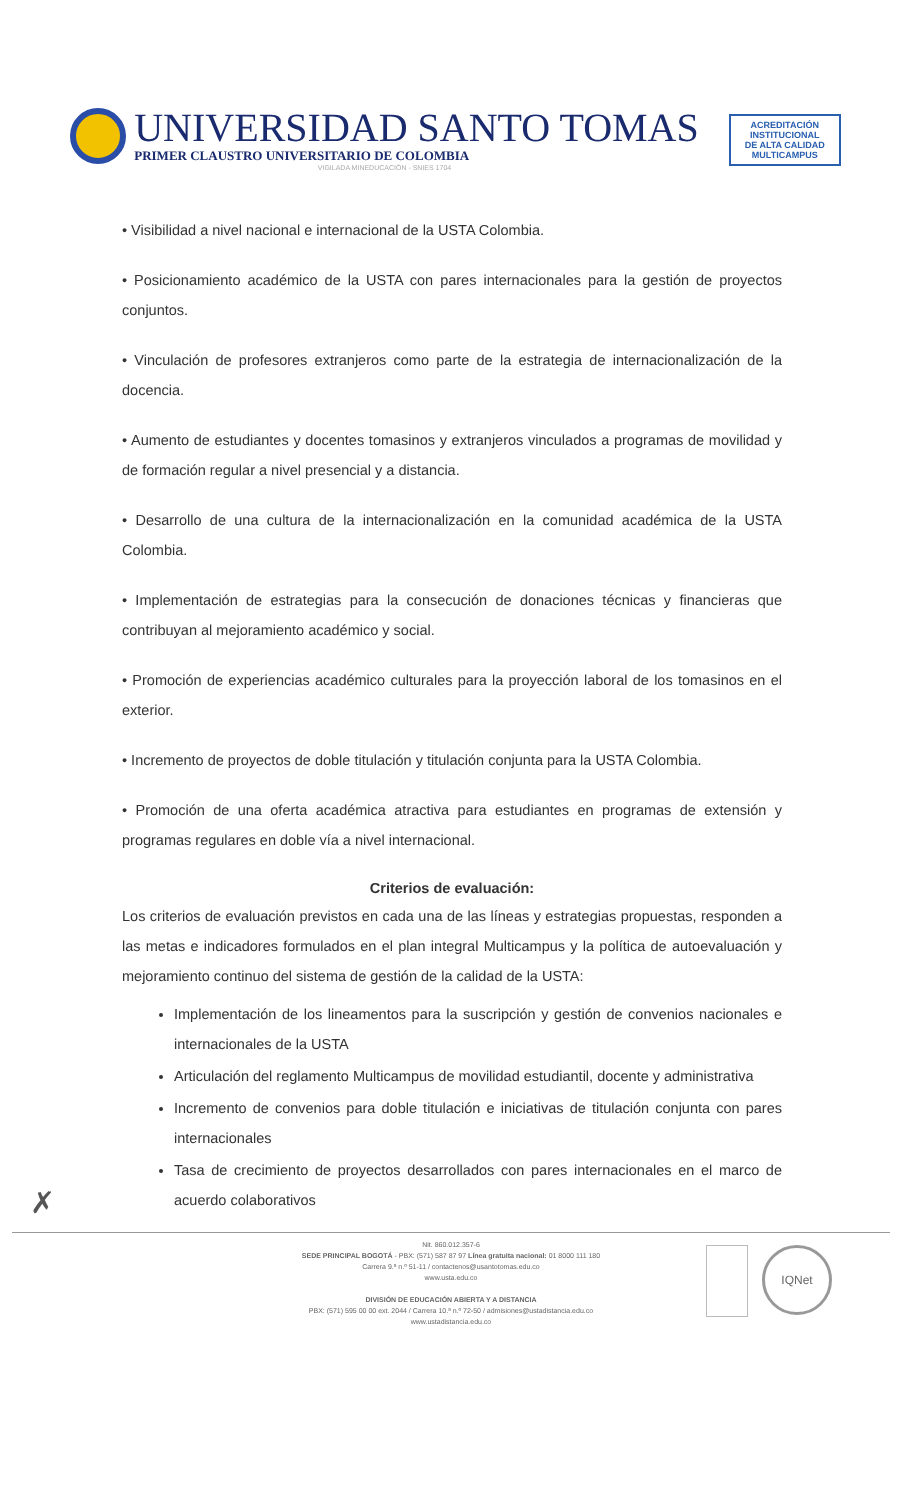UNIVERSIDAD SANTO TOMAS
PRIMER CLAUSTRO UNIVERSITARIO DE COLOMBIA
VIGILADA MINEDUCACIÓN - SNIES 1704
ACREDITACIÓN
INSTITUCIONAL
DE ALTA CALIDAD
MULTICAMPUS
• Visibilidad a nivel nacional e internacional de la USTA Colombia.
• Posicionamiento académico de la USTA con pares internacionales para la gestión de proyectos conjuntos.
• Vinculación de profesores extranjeros como parte de la estrategia de internacionalización de la docencia.
• Aumento de estudiantes y docentes tomasinos y extranjeros vinculados a programas de movilidad y de formación regular a nivel presencial y a distancia.
• Desarrollo de una cultura de la internacionalización en la comunidad académica de la USTA Colombia.
• Implementación de estrategias para la consecución de donaciones técnicas y financieras que contribuyan al mejoramiento académico y social.
• Promoción de experiencias académico culturales para la proyección laboral de los tomasinos en el exterior.
• Incremento de proyectos de doble titulación y titulación conjunta para la USTA Colombia.
• Promoción de una oferta académica atractiva para estudiantes en programas de extensión y programas regulares en doble vía a nivel internacional.
Criterios de evaluación:
Los criterios de evaluación previstos en cada una de las líneas y estrategias propuestas, responden a las metas e indicadores formulados en el plan integral Multicampus y la política de autoevaluación y mejoramiento continuo del sistema de gestión de la calidad de la USTA:
Implementación de los lineamentos para la suscripción y gestión de convenios nacionales e internacionales de la USTA
Articulación del reglamento Multicampus de movilidad estudiantil, docente y administrativa
Incremento de convenios para doble titulación e iniciativas de titulación conjunta con pares internacionales
Tasa de crecimiento de proyectos desarrollados con pares internacionales en el marco de acuerdo colaborativos
✗
Nit. 860.012.357-6
SEDE PRINCIPAL BOGOTÁ - PBX: (571) 587 87 97 Línea gratuita nacional: 01 8000 111 180
Carrera 9.ª n.º 51-11 / contactenos@usantotomas.edu.co
www.usta.edu.co
DIVISIÓN DE EDUCACIÓN ABIERTA Y A DISTANCIA
PBX: (571) 595 00 00 ext. 2044 / Carrera 10.ª n.º 72-50 / admisiones@ustadistancia.edu.co
www.ustadistancia.edu.co
IQNet